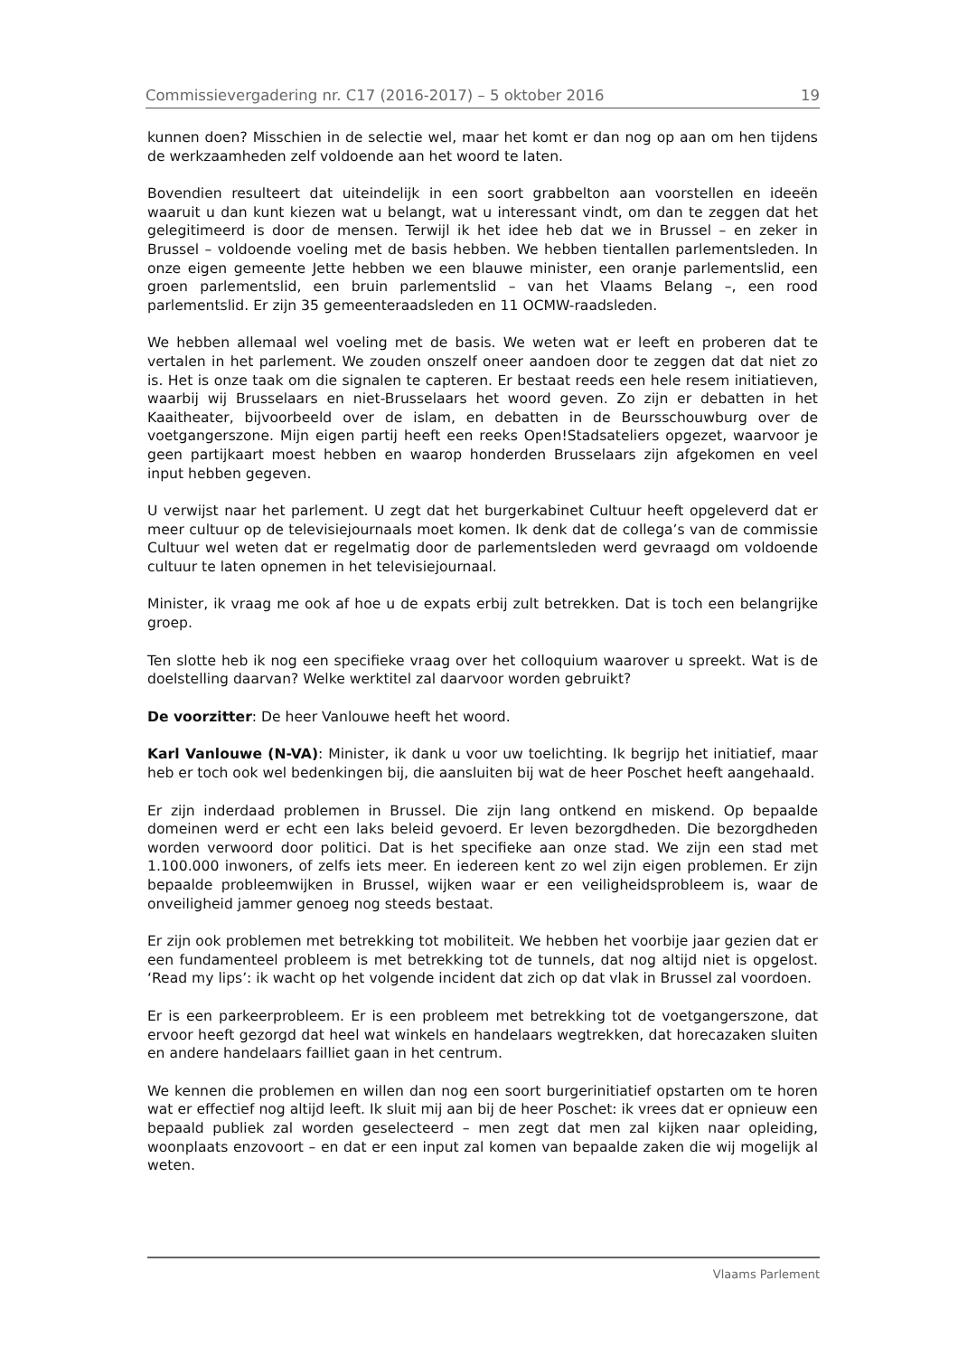Commissievergadering nr. C17 (2016-2017) – 5 oktober 2016 19
kunnen doen? Misschien in de selectie wel, maar het komt er dan nog op aan om hen tijdens de werkzaamheden zelf voldoende aan het woord te laten.
Bovendien resulteert dat uiteindelijk in een soort grabbelton aan voorstellen en ideeën waaruit u dan kunt kiezen wat u belangt, wat u interessant vindt, om dan te zeggen dat het gelegitimeerd is door de mensen. Terwijl ik het idee heb dat we in Brussel – en zeker in Brussel – voldoende voeling met de basis hebben. We hebben tientallen parlementsleden. In onze eigen gemeente Jette hebben we een blauwe minister, een oranje parlementslid, een groen parlementslid, een bruin parlementslid – van het Vlaams Belang –, een rood parlementslid. Er zijn 35 gemeenteraadsleden en 11 OCMW-raadsleden.
We hebben allemaal wel voeling met de basis. We weten wat er leeft en proberen dat te vertalen in het parlement. We zouden onszelf oneer aandoen door te zeggen dat dat niet zo is. Het is onze taak om die signalen te capteren. Er bestaat reeds een hele resem initiatieven, waarbij wij Brusselaars en niet-Brusselaars het woord geven. Zo zijn er debatten in het Kaaitheater, bijvoorbeeld over de islam, en debatten in de Beursschouwburg over de voetgangerszone. Mijn eigen partij heeft een reeks Open!Stadsateliers opgezet, waarvoor je geen partijkaart moest hebben en waarop honderden Brusselaars zijn afgekomen en veel input hebben gegeven.
U verwijst naar het parlement. U zegt dat het burgerkabinet Cultuur heeft opgeleverd dat er meer cultuur op de televisiejournaals moet komen. Ik denk dat de collega’s van de commissie Cultuur wel weten dat er regelmatig door de parlementsleden werd gevraagd om voldoende cultuur te laten opnemen in het televisiejournaal.
Minister, ik vraag me ook af hoe u de expats erbij zult betrekken. Dat is toch een belangrijke groep.
Ten slotte heb ik nog een specifieke vraag over het colloquium waarover u spreekt. Wat is de doelstelling daarvan? Welke werktitel zal daarvoor worden gebruikt?
De voorzitter: De heer Vanlouwe heeft het woord.
Karl Vanlouwe (N-VA): Minister, ik dank u voor uw toelichting. Ik begrijp het initiatief, maar heb er toch ook wel bedenkingen bij, die aansluiten bij wat de heer Poschet heeft aangehaald.
Er zijn inderdaad problemen in Brussel. Die zijn lang ontkend en miskend. Op bepaalde domeinen werd er echt een laks beleid gevoerd. Er leven bezorgdheden. Die bezorgdheden worden verwoord door politici. Dat is het specifieke aan onze stad. We zijn een stad met 1.100.000 inwoners, of zelfs iets meer. En iedereen kent zo wel zijn eigen problemen. Er zijn bepaalde probleemwijken in Brussel, wijken waar er een veiligheidsprobleem is, waar de onveiligheid jammer genoeg nog steeds bestaat.
Er zijn ook problemen met betrekking tot mobiliteit. We hebben het voorbije jaar gezien dat er een fundamenteel probleem is met betrekking tot de tunnels, dat nog altijd niet is opgelost. ‘Read my lips’: ik wacht op het volgende incident dat zich op dat vlak in Brussel zal voordoen.
Er is een parkeerprobleem. Er is een probleem met betrekking tot de voetgangerszone, dat ervoor heeft gezorgd dat heel wat winkels en handelaars wegtrekken, dat horecazaken sluiten en andere handelaars failliet gaan in het centrum.
We kennen die problemen en willen dan nog een soort burgerinitiatief opstarten om te horen wat er effectief nog altijd leeft. Ik sluit mij aan bij de heer Poschet: ik vrees dat er opnieuw een bepaald publiek zal worden geselecteerd – men zegt dat men zal kijken naar opleiding, woonplaats enzovoort – en dat er een input zal komen van bepaalde zaken die wij mogelijk al weten.
Vlaams Parlement